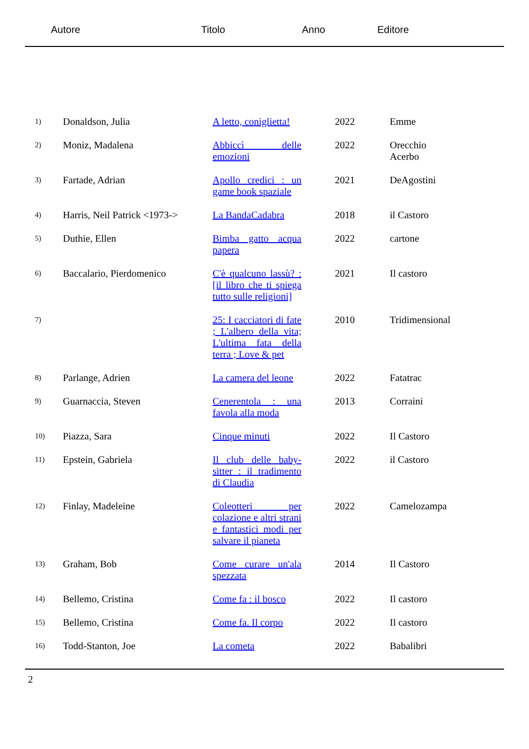Autore Titolo Anno Editore
| 1) | Donaldson, Julia | A letto, coniglietta! | 2022 | Emme |
| 2) | Moniz, Madalena | Abbiccì delle emozioni | 2022 | Orecchio Acerbo |
| 3) | Fartade, Adrian | Apollo credici : un game book spaziale | 2021 | DeAgostini |
| 4) | Harris, Neil Patrick <1973-> | La BandaCadabra | 2018 | il Castoro |
| 5) | Duthie, Ellen | Bimba gatto acqua papera | 2022 | cartone |
| 6) | Baccalario, Pierdomenico | C'è qualcuno lassù? : [il libro che ti spiega tutto sulle religioni] | 2021 | Il castoro |
| 7) | | 25: I cacciatori di fate ; L'albero della vita; L'ultima fata della terra ; Love & pet | 2010 | Tridimensional |
| 8) | Parlange, Adrien | La camera del leone | 2022 | Fatatrac |
| 9) | Guarnaccia, Steven | Cenerentola : una favola alla moda | 2013 | Corraini |
| 10) | Piazza, Sara | Cinque minuti | 2022 | Il Castoro |
| 11) | Epstein, Gabriela | Il club delle baby-sitter : il tradimento di Claudia | 2022 | il Castoro |
| 12) | Finlay, Madeleine | Coleotteri per colazione e altri strani e fantastici modi per salvare il pianeta | 2022 | Camelozampa |
| 13) | Graham, Bob | Come curare un'ala spezzata | 2014 | Il Castoro |
| 14) | Bellemo, Cristina | Come fa : il bosco | 2022 | Il castoro |
| 15) | Bellemo, Cristina | Come fa. Il corpo | 2022 | Il castoro |
| 16) | Todd-Stanton, Joe | La cometa | 2022 | Babalibri |
2